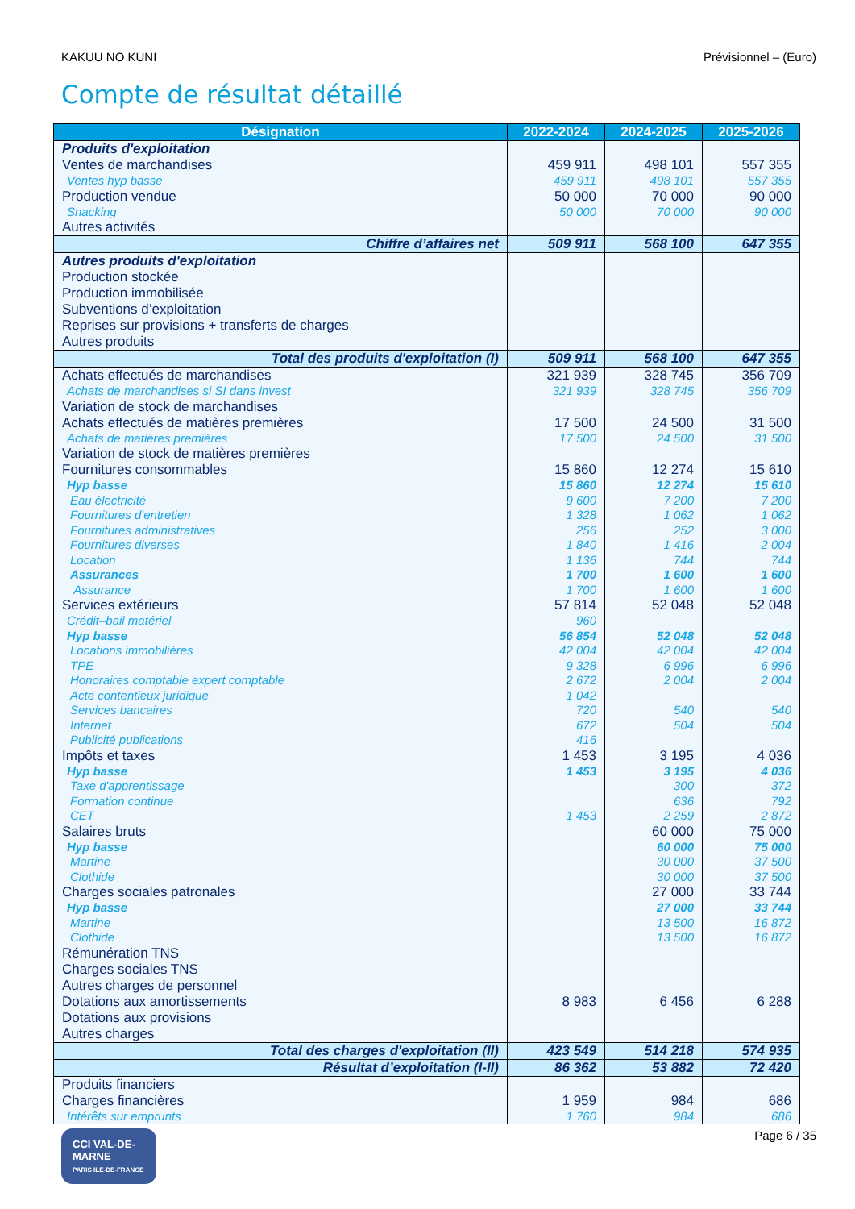KAKUU NO KUNI Prévisionnel – (Euro)
Compte de résultat détaillé
| Désignation | 2022-2024 | 2024-2025 | 2025-2026 |
| --- | --- | --- | --- |
| Produits d'exploitation | | | |
| Ventes de marchandises | 459 911 | 498 101 | 557 355 |
| Ventes hyp basse | 459 911 | 498 101 | 557 355 |
| Production vendue | 50 000 | 70 000 | 90 000 |
| Snacking | 50 000 | 70 000 | 90 000 |
| Autres activités | | | |
| Chiffre d’affaires net | 509 911 | 568 100 | 647 355 |
| Autres produits d'exploitation | | | |
| Production stockée | | | |
| Production immobilisée | | | |
| Subventions d’exploitation | | | |
| Reprises sur provisions + transferts de charges | | | |
| Autres produits | | | |
| Total des produits d'exploitation (I) | 509 911 | 568 100 | 647 355 |
| Achats effectués de marchandises | 321 939 | 328 745 | 356 709 |
| Achats de marchandises si SI dans invest | 321 939 | 328 745 | 356 709 |
| Variation de stock de marchandises | | | |
| Achats effectués de matières premières | 17 500 | 24 500 | 31 500 |
| Achats de matières premières | 17 500 | 24 500 | 31 500 |
| Variation de stock de matières premières | | | |
| Fournitures consommables | 15 860 | 12 274 | 15 610 |
| Hyp basse | 15 860 | 12 274 | 15 610 |
| Eau électricité | 9 600 | 7 200 | 7 200 |
| Fournitures d'entretien | 1 328 | 1 062 | 1 062 |
| Fournitures administratives | 256 | 252 | 3 000 |
| Fournitures diverses | 1 840 | 1 416 | 2 004 |
| Location | 1 136 | 744 | 744 |
| Assurances | 1 700 | 1 600 | 1 600 |
| Assurance | 1 700 | 1 600 | 1 600 |
| Services extérieurs | 57 814 | 52 048 | 52 048 |
| Crédit–bail matériel | 960 | | |
| Hyp basse | 56 854 | 52 048 | 52 048 |
| Locations immobilières | 42 004 | 42 004 | 42 004 |
| TPE | 9 328 | 6 996 | 6 996 |
| Honoraires comptable expert comptable | 2 672 | 2 004 | 2 004 |
| Acte contentieux juridique | 1 042 | | |
| Services bancaires | 720 | 540 | 540 |
| Internet | 672 | 504 | 504 |
| Publicité publications | 416 | | |
| Impôts et taxes | 1 453 | 3 195 | 4 036 |
| Hyp basse | 1 453 | 3 195 | 4 036 |
| Taxe d'apprentissage | | 300 | 372 |
| Formation continue | | 636 | 792 |
| CET | 1 453 | 2 259 | 2 872 |
| Salaires bruts | | 60 000 | 75 000 |
| Hyp basse | | 60 000 | 75 000 |
| Martine | | 30 000 | 37 500 |
| Clothide | | 30 000 | 37 500 |
| Charges sociales patronales | | 27 000 | 33 744 |
| Hyp basse | | 27 000 | 33 744 |
| Martine | | 13 500 | 16 872 |
| Clothide | | 13 500 | 16 872 |
| Rémunération TNS | | | |
| Charges sociales TNS | | | |
| Autres charges de personnel | | | |
| Dotations aux amortissements | 8 983 | 6 456 | 6 288 |
| Dotations aux provisions | | | |
| Autres charges | | | |
| Total des charges d'exploitation (II) | 423 549 | 514 218 | 574 935 |
| Résultat d’exploitation (I-II) | 86 362 | 53 882 | 72 420 |
| Produits financiers | | | |
| Charges financières | 1 959 | 984 | 686 |
| Intérêts sur emprunts | 1 760 | 984 | 686 |
CCI VAL-DE-MARNE
PARIS ILE-DE-FRANCE
Page 6 / 35